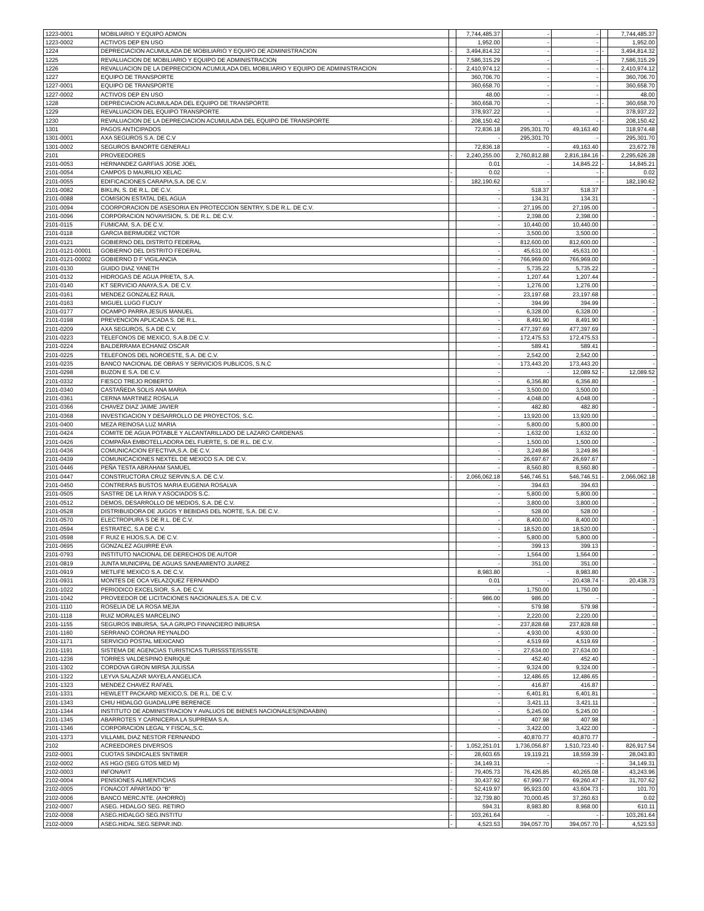| 1223-0001 | MOBILIARIO Y EQUIPO ADMON | | 7,744,485.37 | - | - | | 7,744,485.37 |
| 1223-0002 | ACTIVOS DEP EN USO | | 1,952.00 | - | - | | 1,952.00 |
| 1224 | DEPRECIACION ACUMULADA DE MOBILIARIO Y EQUIPO DE ADMINISTRACION | - | 3,494,814.32 | - | - | - | 3,494,814.32 |
| 1225 | REVALUACION DE MOBILIARIO Y EQUIPO DE ADMINISTRACION | | 7,586,315.29 | - | - | | 7,586,315.29 |
| 1226 | REVALUACION DE LA DEPRECICION ACUMULADA DEL MOBILIARIO Y EQUIPO DE ADMINISTRACION | - | 2,410,974.12 | - | - | - | 2,410,974.12 |
| 1227 | EQUIPO DE TRANSPORTE | | 360,706.70 | - | - | | 360,706.70 |
| 1227-0001 | EQUIPO DE TRANSPORTE | | 360,658.70 | - | - | | 360,658.70 |
| 1227-0002 | ACTIVOS DEP EN USO | | 48.00 | - | - | | 48.00 |
| 1228 | DEPRECIACION ACUMULADA DEL EQUIPO DE TRANSPORTE | - | 360,658.70 | - | - | - | 360,658.70 |
| 1229 | REVALUACION DEL EQUIPO TRANSPORTE | | 378,937.22 | - | - | | 378,937.22 |
| 1230 | REVALUACION DE LA DEPRECIACION ACUMULADA DEL EQUIPO DE TRANSPORTE | - | 208,150.42 | - | - | - | 208,150.42 |
| 1301 | PAGOS ANTICIPADOS | | 72,836.18 | 295,301.70 | 49,163.40 | | 318,974.48 |
| 1301-0001 | AXA SEGUROS S.A. DE C.V | | - | 295,301.70 | - | | 295,301.70 |
| 1301-0002 | SEGUROS BANORTE GENERALI | | 72,836.18 | - | 49,163.40 | | 23,672.78 |
| 2101 | PROVEEDORES | - | 2,240,255.00 | 2,760,812.88 | 2,816,184.16 | - | 2,295,626.28 |
| 2101-0053 | HERNANDEZ GARFIAS JOSE JOEL | | 0.01 | - | 14,845.22 | - | 14,845.21 |
| 2101-0054 | CAMPOS D MAURILIO XELAC | - | 0.02 | - | - | - | 0.02 |
| 2101-0055 | EDIFICACIONES CARAPIA,S.A. DE C.V. | - | 182,190.62 | - | - | - | 182,190.62 |
| 2101-0082 | BIKLIN, S. DE R.L. DE C.V. | | - | 518.37 | 518.37 | | - |
| 2101-0088 | COMISION ESTATAL DEL AGUA | | - | 134.31 | 134.31 | | - |
| 2101-0094 | COORPORACION DE ASESORIA EN PROTECCION SENTRY, S.DE R.L. DE C.V. | | - | 27,195.00 | 27,195.00 | | - |
| 2101-0096 | CORPORACION NOVAVISION, S. DE R.L. DE C.V. | | - | 2,398.00 | 2,398.00 | | - |
| 2101-0115 | FUMICAM, S.A. DE C.V. | | - | 10,440.00 | 10,440.00 | | - |
| 2101-0118 | GARCIA BERMUDEZ VICTOR | | - | 3,500.00 | 3,500.00 | | - |
| 2101-0121 | GOBIERNO DEL DISTRITO FEDERAL | | - | 812,600.00 | 812,600.00 | | - |
| 2101-0121-00001 | GOBIERNO DEL DISTRITO FEDERAL | | - | 45,631.00 | 45,631.00 | | - |
| 2101-0121-00002 | GOBIERNO D F VIGILANCIA | | - | 766,969.00 | 766,969.00 | | - |
| 2101-0130 | GUIDO DIAZ YANETH | | - | 5,735.22 | 5,735.22 | | - |
| 2101-0132 | HIDROGAS DE AGUA PRIETA, S.A. | | - | 1,207.44 | 1,207.44 | | - |
| 2101-0140 | KT SERVICIO ANAYA,S.A. DE C.V. | | - | 1,276.00 | 1,276.00 | | - |
| 2101-0161 | MENDEZ GONZALEZ RAUL | | - | 23,197.68 | 23,197.68 | | - |
| 2101-0163 | MIGUEL LUGO FUCUY | | - | 394.99 | 394.99 | | - |
| 2101-0177 | OCAMPO PARRA JESUS MANUEL | | - | 6,328.00 | 6,328.00 | | - |
| 2101-0198 | PREVENCION APLICADA S. DE R.L. | | - | 8,491.90 | 8,491.90 | | - |
| 2101-0209 | AXA SEGUROS, S.A DE C.V. | | - | 477,397.69 | 477,397.69 | | - |
| 2101-0223 | TELEFONOS DE MEXICO, S.A.B.DE C.V. | | - | 172,475.53 | 172,475.53 | | - |
| 2101-0224 | BALDERRAMA ECHANIZ OSCAR | | - | 589.41 | 589.41 | | - |
| 2101-0225 | TELEFONOS DEL NOROESTE, S.A. DE C.V. | | - | 2,542.00 | 2,542.00 | | - |
| 2101-0235 | BANCO NACIONAL DE OBRAS Y SERVICIOS PUBLICOS, S.N.C | | - | 173,443.20 | 173,443.20 | | - |
| 2101-0298 | BUZON E S.A. DE C.V. | | - | - | 12,089.52 | - | 12,089.52 |
| 2101-0332 | FIESCO TREJO ROBERTO | | - | 6,356.80 | 6,356.80 | | - |
| 2101-0340 | CASTAÑEDA SOLIS ANA MARIA | | - | 3,500.00 | 3,500.00 | | - |
| 2101-0361 | CERNA MARTINEZ ROSALIA | | - | 4,048.00 | 4,048.00 | | - |
| 2101-0366 | CHAVEZ DIAZ JAIME JAVIER | | - | 482.80 | 482.80 | | - |
| 2101-0368 | INVESTIGACION Y DESARROLLO DE PROYECTOS, S.C. | | - | 13,920.00 | 13,920.00 | | - |
| 2101-0400 | MEZA REINOSA LUZ MARIA | | - | 5,800.00 | 5,800.00 | | - |
| 2101-0424 | COMITE DE AGUA POTABLE Y ALCANTARILLADO DE LAZARO CARDENAS | | - | 1,632.00 | 1,632.00 | | - |
| 2101-0426 | COMPAÑIA EMBOTELLADORA DEL FUERTE, S. DE R.L. DE C.V. | | - | 1,500.00 | 1,500.00 | | - |
| 2101-0436 | COMUNICACION EFECTIVA,S.A. DE C.V. | | - | 3,249.86 | 3,249.86 | | - |
| 2101-0439 | COMUNICACIONES NEXTEL DE MEXICO S.A. DE C.V. | | - | 26,697.67 | 26,697.67 | | - |
| 2101-0446 | PEÑA TESTA ABRAHAM SAMUEL | | - | 8,560.80 | 8,560.80 | | - |
| 2101-0447 | CONSTRUCTORA CRUZ SERVIN,S.A. DE C.V. | - | 2,066,062.18 | 546,746.51 | 546,746.51 | - | 2,066,062.18 |
| 2101-0450 | CONTRERAS BUSTOS MARIA EUGENIA ROSALVA | | - | 394.63 | 394.63 | | - |
| 2101-0505 | SASTRE DE LA RIVA Y ASOCIADOS S.C. | | - | 5,800.00 | 5,800.00 | | - |
| 2101-0512 | DEMOS, DESARROLLO DE MEDIOS, S.A. DE C.V. | | - | 3,800.00 | 3,800.00 | | - |
| 2101-0528 | DISTRIBUIDORA DE JUGOS Y BEBIDAS DEL NORTE, S.A. DE C.V. | | - | 528.00 | 528.00 | | - |
| 2101-0570 | ELECTROPURA S DE R.L. DE C.V. | | - | 8,400.00 | 8,400.00 | | - |
| 2101-0594 | ESTRATEC, S.A DE C.V. | | - | 18,520.00 | 18,520.00 | | - |
| 2101-0598 | F RUIZ E HIJOS,S.A. DE C.V. | | - | 5,800.00 | 5,800.00 | | - |
| 2101-0695 | GONZALEZ AGUIRRE EVA | | - | 399.13 | 399.13 | | - |
| 2101-0793 | INSTITUTO NACIONAL DE DERECHOS DE AUTOR | | - | 1,564.00 | 1,564.00 | | - |
| 2101-0819 | JUNTA MUNICIPAL DE AGUAS SANEAMIENTO JUAREZ | | - | 351.00 | 351.00 | | - |
| 2101-0919 | METLIFE MEXICO S.A. DE C.V. | | 8,983.80 | - | 8,983.80 | | - |
| 2101-0931 | MONTES DE OCA VELAZQUEZ FERNANDO | | 0.01 | - | 20,438.74 | - | 20,438.73 |
| 2101-1022 | PERIODICO EXCELSIOR, S.A. DE C.V. | | - | 1,750.00 | 1,750.00 | | - |
| 2101-1042 | PROVEEDOR DE LICITACIONES NACIONALES,S.A. DE C.V. | - | 986.00 | 986.00 | - | | - |
| 2101-1110 | ROSELIA DE LA ROSA MEJIA | | - | 579.98 | 579.98 | | - |
| 2101-1118 | RUIZ MORALES MARCELINO | | - | 2,220.00 | 2,220.00 | | - |
| 2101-1155 | SEGUROS INBURSA, SA.A GRUPO FINANCIERO INBURSA | | - | 237,828.68 | 237,828.68 | | - |
| 2101-1160 | SERRANO CORONA REYNALDO | | - | 4,930.00 | 4,930.00 | | - |
| 2101-1171 | SERVICIO POSTAL MEXICANO | | - | 4,519.69 | 4,519.69 | | - |
| 2101-1191 | SISTEMA DE AGENCIAS TURISTICAS TURISSSTE/ISSSTE | | - | 27,634.00 | 27,634.00 | | - |
| 2101-1236 | TORRES VALDESPINO ENRIQUE | | - | 452.40 | 452.40 | | - |
| 2101-1302 | CORDOVA GIRON MIRSA JULISSA | | - | 9,324.00 | 9,324.00 | | - |
| 2101-1322 | LEYVA SALAZAR MAYELA ANGELICA | | - | 12,486.65 | 12,486.65 | | - |
| 2101-1323 | MENDEZ CHAVEZ RAFAEL | | - | 416.87 | 416.87 | | - |
| 2101-1331 | HEWLETT PACKARD MEXICO,S. DE R.L. DE C.V. | | - | 6,401.81 | 6,401.81 | | - |
| 2101-1343 | CHIU HIDALGO GUADALUPE BERENICE | | - | 3,421.11 | 3,421.11 | | - |
| 2101-1344 | INSTITUTO DE ADMINISTRACION Y AVALUOS DE BIENES NACIONALES(INDAABIN) | | - | 5,245.00 | 5,245.00 | | - |
| 2101-1345 | ABARROTES Y CARNICERIA LA SUPREMA S.A. | | - | 407.98 | 407.98 | | - |
| 2101-1346 | CORPORACION LEGAL Y FISCAL,S.C. | | - | 3,422.00 | 3,422.00 | | - |
| 2101-1373 | VILLAMIL DIAZ NESTOR FERNANDO | | - | 40,870.77 | 40,870.77 | | - |
| 2102 | ACREEDORES DIVERSOS | - | 1,052,251.01 | 1,736,056.87 | 1,510,723.40 | - | 826,917.54 |
| 2102-0001 | CUOTAS SINDICALES SNTIMER | - | 28,603.65 | 19,119.21 | 18,559.39 | - | 28,043.83 |
| 2102-0002 | AS HGO (SEG GTOS MED M) | - | 34,149.31 | - | - | - | 34,149.31 |
| 2102-0003 | INFONAVIT | - | 79,405.73 | 76,426.85 | 40,265.08 | - | 43,243.96 |
| 2102-0004 | PENSIONES ALIMENTICIAS | - | 30,437.92 | 67,990.77 | 69,260.47 | - | 31,707.62 |
| 2102-0005 | FONACOT APARTADO "B" | - | 52,419.97 | 95,923.00 | 43,604.73 | - | 101.70 |
| 2102-0006 | BANCO MERC.NTE. (AHORRO) | - | 32,739.80 | 70,000.45 | 37,260.63 | | 0.02 |
| 2102-0007 | ASEG. HIDALGO SEG. RETIRO | | 594.31 | 8,983.80 | 8,968.00 | | 610.11 |
| 2102-0008 | ASEG.HIDALGO SEG.INSTITU | - | 103,261.64 | - | - | - | 103,261.64 |
| 2102-0009 | ASEG.HIDAL.SEG.SEPAR.IND. | - | 4,523.53 | 394,057.70 | 394,057.70 | - | 4,523.53 |